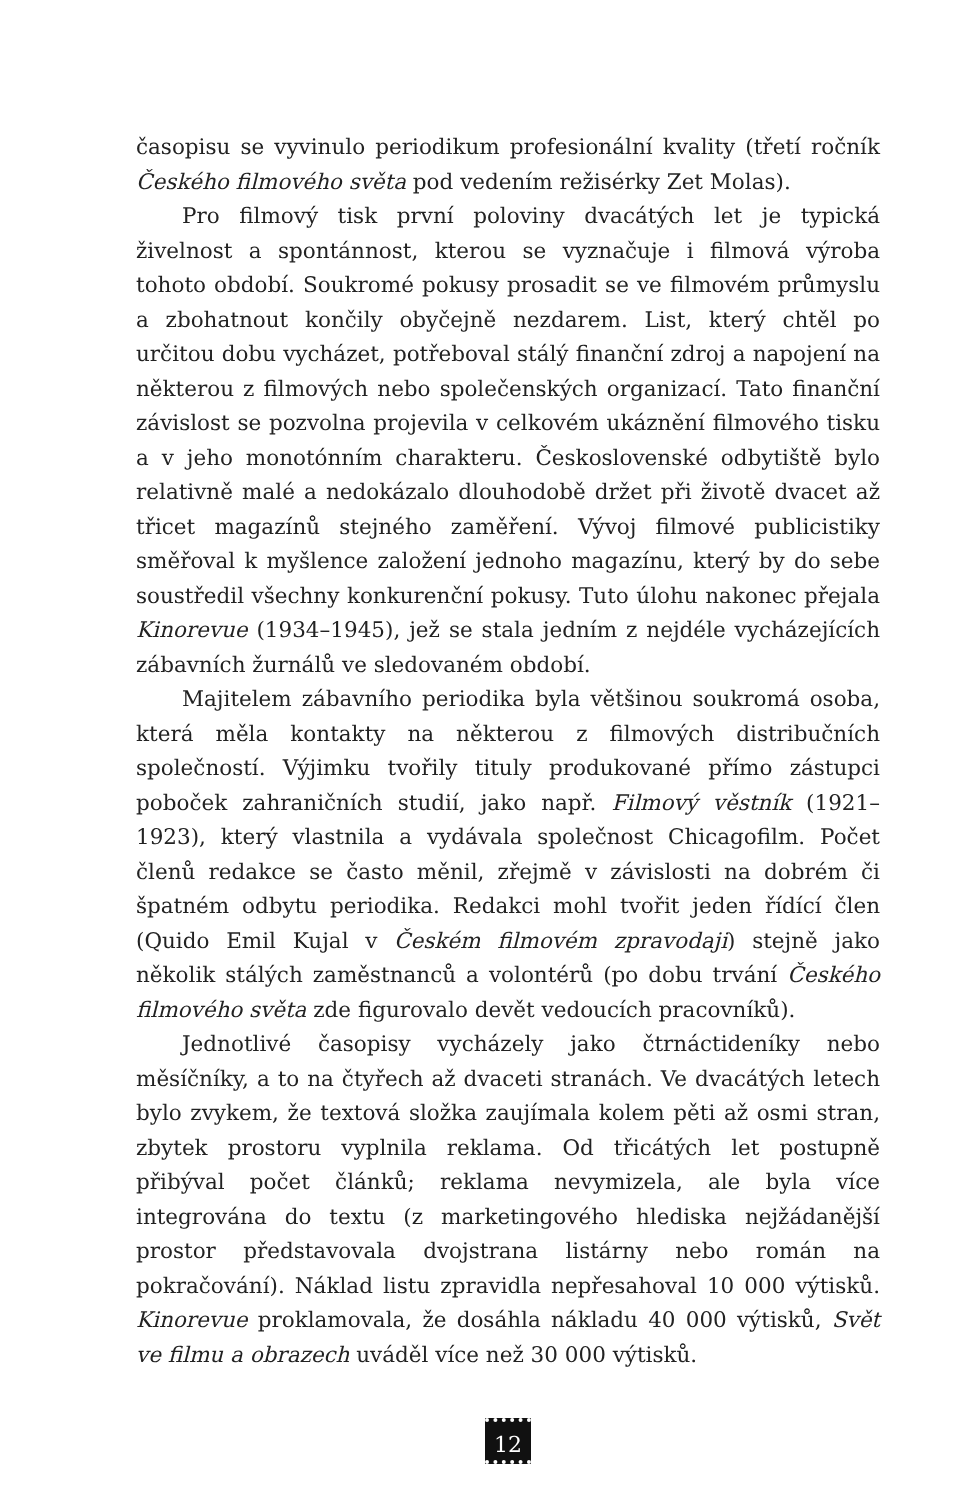časopisu se vyvinulo periodikum profesionální kvality (třetí ročník Českého filmového světa pod vedením režisérky Zet Molas).
Pro filmový tisk první poloviny dvacátých let je typická živelnost a spontánnost, kterou se vyznačuje i filmová výroba tohoto období. Soukromé pokusy prosadit se ve filmovém průmyslu a zbohatnout končily obyčejně nezdarem. List, který chtěl po určitou dobu vycházet, potřeboval stálý finanční zdroj a napojení na některou z filmových nebo společenských organizací. Tato finanční závislost se pozvolna projevila v celkovém ukáznění filmového tisku a v jeho monotónním charakteru. Československé odbytiště bylo relativně malé a nedokázalo dlouhodobě držet při životě dvacet až třicet magazínů stejného zaměření. Vývoj filmové publicistiky směřoval k myšlence založení jednoho magazínu, který by do sebe soustředil všechny konkurenční pokusy. Tuto úlohu nakonec přejala Kinorevue (1934–1945), jež se stala jedním z nejdéle vycházejících zábavních žurnálů ve sledovaném období.
Majitelem zábavního periodika byla většinou soukromá osoba, která měla kontakty na některou z filmových distribučních společností. Výjimku tvořily tituly produkované přímo zástupci poboček zahraničních studií, jako např. Filmový věstník (1921–1923), který vlastnila a vydávala společnost Chicagofilm. Počet členů redakce se často měnil, zřejmě v závislosti na dobrém či špatném odbytu periodika. Redakci mohl tvořit jeden řídící člen (Quido Emil Kujal v Českém filmovém zpravodaji) stejně jako několik stálých zaměstnanců a volontérů (po dobu trvání Českého filmového světa zde figurovalo devět vedoucích pracovníků).
Jednotlivé časopisy vycházely jako čtrnáctideníky nebo měsíčníky, a to na čtyřech až dvaceti stranách. Ve dvacátých letech bylo zvykem, že textová složka zaujímala kolem pěti až osmi stran, zbytek prostoru vyplnila reklama. Od třicátých let postupně přibýval počet článků; reklama nevymizela, ale byla více integrována do textu (z marketingového hlediska nejžádanější prostor představovala dvojstrana listárny nebo román na pokračování). Náklad listu zpravidla nepřesahoval 10 000 výtisků. Kinorevue proklamovala, že dosáhla nákladu 40 000 výtisků, Svět ve filmu a obrazech uváděl více než 30 000 výtisků.
12